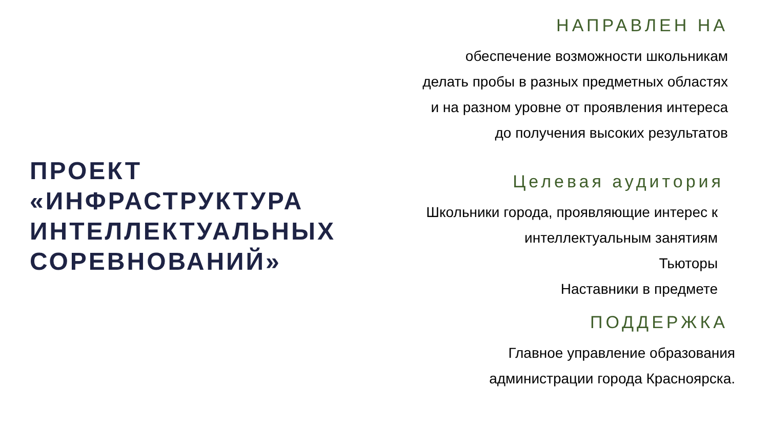ПРОЕКТ
«ИНФРАСТРУКТУРА
ИНТЕЛЛЕКТУАЛЬНЫХ
СОРЕВНОВАНИЙ»
НАПРАВЛЕН НА
обеспечение возможности школьникам
делать пробы в разных предметных областях
и на разном уровне от проявления интереса
до получения высоких результатов
Целевая аудитория
Школьники города, проявляющие интерес к
интеллектуальным занятиям
Тьюторы
Наставники в предмете
ПОДДЕРЖКА
Главное управление образования
администрации города Красноярска.